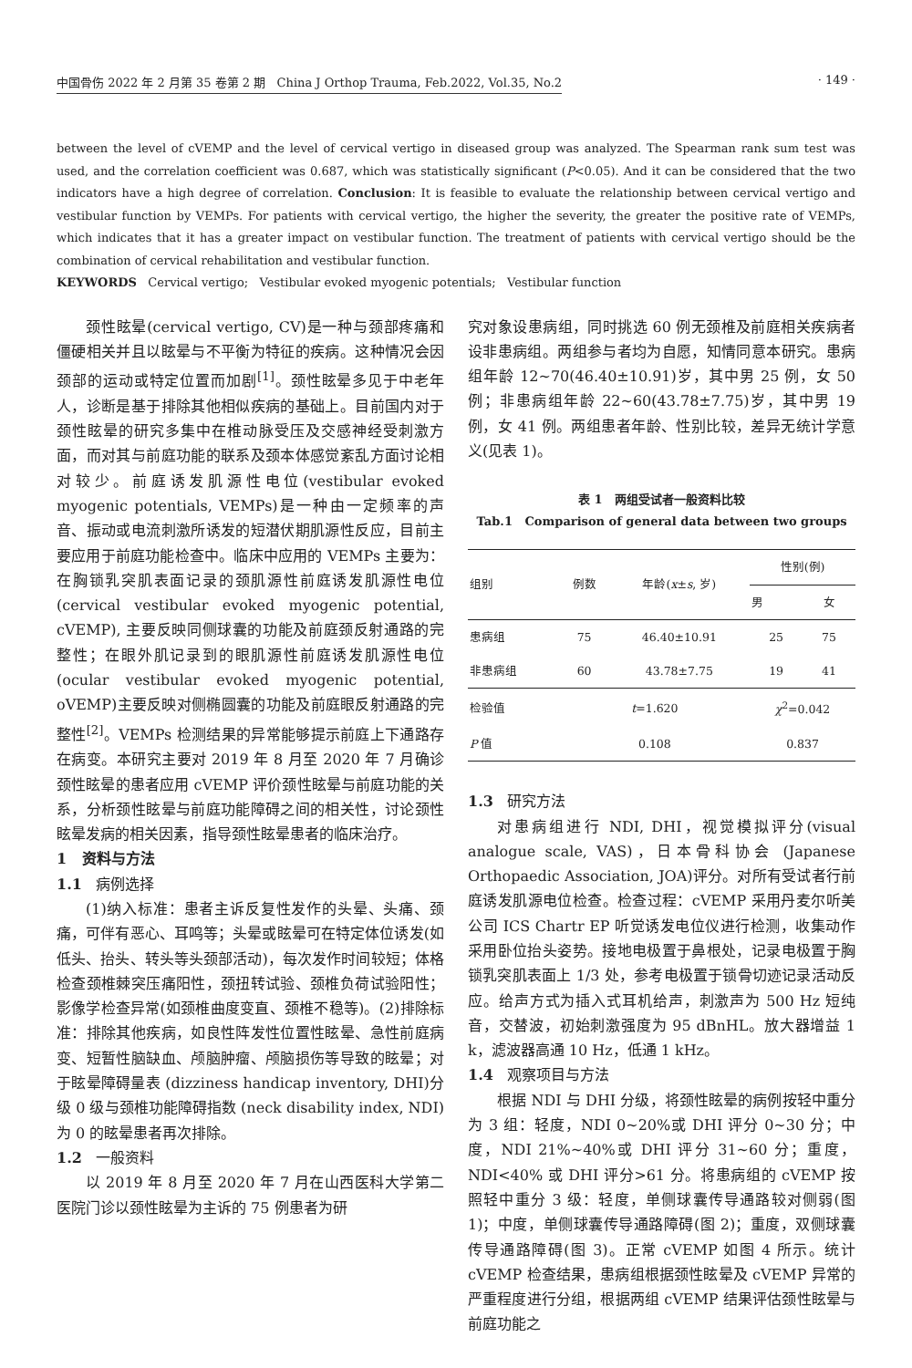中国骨伤 2022 年 2 月第 35 卷第 2 期 China J Orthop Trauma, Feb.2022, Vol.35, No.2 · 149 ·
between the level of cVEMP and the level of cervical vertigo in diseased group was analyzed. The Spearman rank sum test was used, and the correlation coefficient was 0.687, which was statistically significant (P<0.05). And it can be considered that the two indicators have a high degree of correlation. Conclusion: It is feasible to evaluate the relationship between cervical vertigo and vestibular function by VEMPs. For patients with cervical vertigo, the higher the severity, the greater the positive rate of VEMPs, which indicates that it has a greater impact on vestibular function. The treatment of patients with cervical vertigo should be the combination of cervical rehabilitation and vestibular function.
KEYWORDS Cervical vertigo; Vestibular evoked myogenic potentials; Vestibular function
颈性眩晕(cervical vertigo, CV)是一种与颈部疼痛和僵硬相关并且以眩晕与不平衡为特征的疾病。这种情况会因颈部的运动或特定位置而加剧<sup>[1]</sup>。颈性眩晕多见于中老年人，诊断是基于排除其他相似疾病的基础上。目前国内对于颈性眩晕的研究多集中在椎动脉受压及交感神经受刺激方面，而对其与前庭功能的联系及颈本体感觉紊乱方面讨论相对较少。前庭诱发肌源性电位(vestibular evoked myogenic potentials, VEMPs)是一种由一定频率的声音、振动或电流刺激所诱发的短潜伏期肌源性反应，目前主要应用于前庭功能检查中。临床中应用的 VEMPs 主要为：在胸锁乳突肌表面记录的颈肌源性前庭诱发肌源性电位 (cervical vestibular evoked myogenic potential, cVEMP), 主要反映同侧球囊的功能及前庭颈反射通路的完整性；在眼外肌记录到的眼肌源性前庭诱发肌源性电位 (ocular vestibular evoked myogenic potential, oVEMP)主要反映对侧椭圆囊的功能及前庭眼反射通路的完整性<sup>[2]</sup>。VEMPs 检测结果的异常能够提示前庭上下通路存在病变。本研究主要对 2019 年 8 月至 2020 年 7 月确诊颈性眩晕的患者应用 cVEMP 评价颈性眩晕与前庭功能的关系，分析颈性眩晕与前庭功能障碍之间的相关性，讨论颈性眩晕发病的相关因素，指导颈性眩晕患者的临床治疗。
1 资料与方法
1.1 病例选择
(1)纳入标准：患者主诉反复性发作的头晕、头痛、颈痛，可伴有恶心、耳鸣等；头晕或眩晕可在特定体位诱发(如低头、抬头、转头等头颈部活动)，每次发作时间较短；体格检查颈椎棘突压痛阳性，颈扭转试验、颈椎负荷试验阳性；影像学检查异常(如颈椎曲度变直、颈椎不稳等)。(2)排除标准：排除其他疾病，如良性阵发性位置性眩晕、急性前庭病变、短暂性脑缺血、颅脑肿瘤、颅脑损伤等导致的眩晕；对于眩晕障碍量表 (dizziness handicap inventory, DHI)分级 0 级与颈椎功能障碍指数 (neck disability index, NDI)为 0 的眩晕患者再次排除。
1.2 一般资料
以 2019 年 8 月至 2020 年 7 月在山西医科大学第二医院门诊以颈性眩晕为主诉的 75 例患者为研
究对象设患病组，同时挑选 60 例无颈椎及前庭相关疾病者设非患病组。两组参与者均为自愿，知情同意本研究。患病组年龄 12~70(46.40±10.91)岁，其中男 25 例，女 50 例；非患病组年龄 22~60(43.78±7.75)岁，其中男 19 例，女 41 例。两组患者年龄、性别比较，差异无统计学意义(见表 1)。
表 1 两组受试者一般资料比较
Tab.1 Comparison of general data between two groups
| 组别 | 例数 | 年龄( x ± s , 岁) | 性别(例) | |
| --- | --- | --- | --- | --- |
| | | | 男 | 女 |
| 患病组 | 75 | 46.40±10.91 | 25 | 75 |
| 非患病组 | 60 | 43.78±7.75 | 19 | 41 |
| 检验值 | t =1.620 | | χ<sup>2</sup>=0.042 | |
| P 值 | 0.108 | | 0.837 | |
1.3 研究方法
对患病组进行 NDI, DHI，视觉模拟评分(visual analogue scale, VAS)，日本骨科协会 (Japanese Orthopaedic Association, JOA)评分。对所有受试者行前庭诱发肌源电位检查。检查过程：cVEMP 采用丹麦尔听美公司 ICS Chartr EP 听觉诱发电位仪进行检测，收集动作采用卧位抬头姿势。接地电极置于鼻根处，记录电极置于胸锁乳突肌表面上 1/3 处，参考电极置于锁骨切迹记录活动反应。给声方式为插入式耳机给声，刺激声为 500 Hz 短纯音，交替波，初始刺激强度为 95 dBnHL。放大器增益 1 k，滤波器高通 10 Hz，低通 1 kHz。
1.4 观察项目与方法
根据 NDI 与 DHI 分级，将颈性眩晕的病例按轻中重分为 3 组：轻度，NDI 0~20%或 DHI 评分 0~30 分；中度，NDI 21%~40%或 DHI 评分 31~60 分；重度，NDI<40% 或 DHI 评分>61 分。将患病组的 cVEMP 按照轻中重分 3 级：轻度，单侧球囊传导通路较对侧弱(图 1)；中度，单侧球囊传导通路障碍(图 2)；重度，双侧球囊传导通路障碍(图 3)。正常 cVEMP 如图 4 所示。统计 cVEMP 检查结果，患病组根据颈性眩晕及 cVEMP 异常的严重程度进行分组，根据两组 cVEMP 结果评估颈性眩晕与前庭功能之